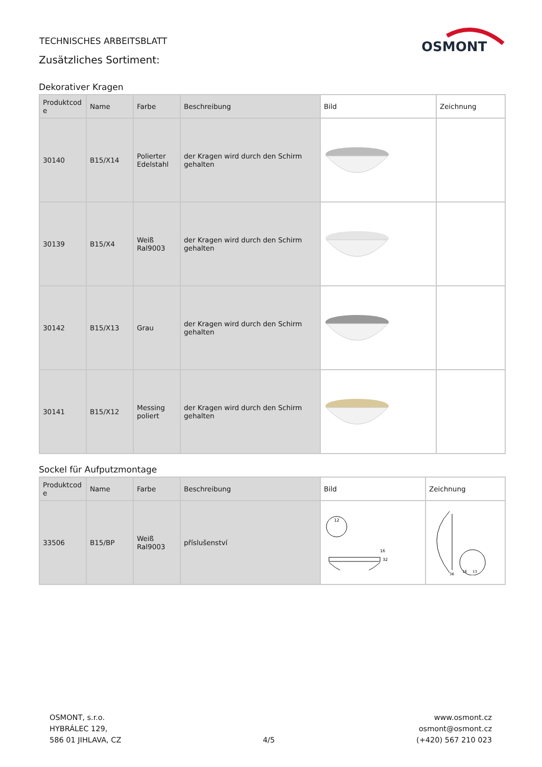TECHNISCHES ARBEITSBLATT
Zusätzliches Sortiment:
OSMONT
Dekorativer Kragen
| Produktcod e | Name | Farbe | Beschreibung | Bild | Zeichnung |
| --- | --- | --- | --- | --- | --- |
| 30140 | B15/X14 | Polierter Edelstahl | der Kragen wird durch den Schirm gehalten | | |
| 30139 | B15/X4 | Weiß Ral9003 | der Kragen wird durch den Schirm gehalten | | |
| 30142 | B15/X13 | Grau | der Kragen wird durch den Schirm gehalten | | |
| 30141 | B15/X12 | Messing poliert | der Kragen wird durch den Schirm gehalten | | |
Sockel für Aufputzmontage
| Produktcod e | Name | Farbe | Beschreibung | Bild | Zeichnung |
| --- | --- | --- | --- | --- | --- |
| 33506 | B15/BP | Weiß Ral9003 | příslušenství | 12 16 32 | 16 36 13 |
OSMONT, s.r.o.
HYBRÁLEC 129,
586 01 JIHLAVA, CZ
4/5 www.osmont.cz
osmont@osmont.cz
(+420) 567 210 023